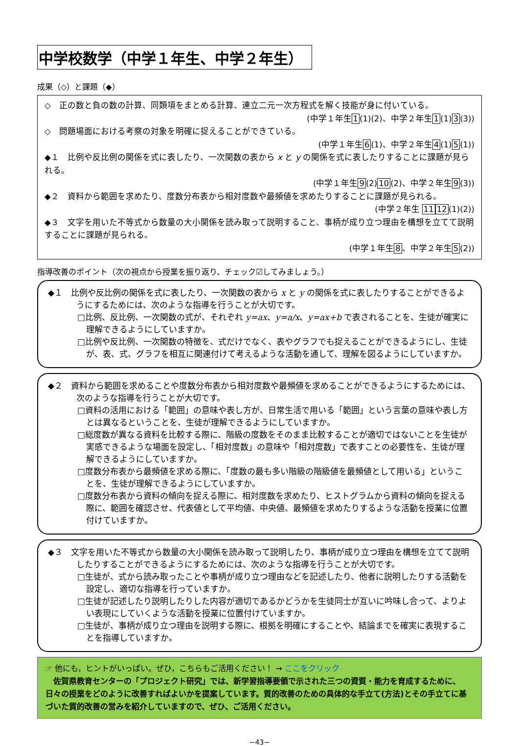中学校数学（中学１年生、中学２年生）
成果（◇）と課題（◆）
◇　正の数と負の数の計算、同類項をまとめる計算、連立二元一次方程式を解く技能が身に付いている。
(中学１年生1(1)(2)、中学２年生1(1)3(3))
◇　問題場面における考察の対象を明確に捉えることができている。
(中学１年生6(1)、中学２年生4(1)5(1))
◆１　比例や反比例の関係を式に表したり、一次関数の表から x と y の関係を式に表したりすることに課題が見られる。
(中学１年生9(2)10(2)、中学２年生9(3))
◆２　資料から範囲を求めたり、度数分布表から相対度数や最頻値を求めたりすることに課題が見られる。
(中学２年生 1112(1)(2))
◆３　文字を用いた不等式から数量の大小関係を読み取って説明すること、事柄が成り立つ理由を構想を立てて説明することに課題が見られる。
(中学１年生8、中学２年生5(2))
指導改善のポイント（次の視点から授業を振り返り、チェック☑してみましょう。）
◆１　比例や反比例の関係を式に表したり、一次関数の表から x と y の関係を式に表したりすることができるようにするためには、次のような指導を行うことが大切です。
□比例、反比例、一次関数の式が、それぞれ y=ax、y=a/x、y=ax+b で表されることを、生徒が確実に理解できるようにしていますか。
□比例や反比例、一次関数の特徴を、式だけでなく、表やグラフでも捉えることができるようにし、生徒が、表、式、グラフを相互に関連付けて考えるような活動を通して、理解を図るようにしていますか。
◆２　資料から範囲を求めることや度数分布表から相対度数や最頻値を求めることができるようにするためには、次のような指導を行うことが大切です。
□資料の活用における「範囲」の意味や表し方が、日常生活で用いる「範囲」という言葉の意味や表し方とは異なるということを、生徒が理解できるようにしていますか。
□総度数が異なる資料を比較する際に、階級の度数をそのまま比較することが適切ではないことを生徒が実感できるような場面を設定し、「相対度数」の意味や「相対度数」で表すことの必要性を、生徒が理解できるようにしていますか。
□度数分布表から最頻値を求める際に、「度数の最も多い階級の階級値を最頻値として用いる」ということを、生徒が理解できるようにしていますか。
□度数分布表から資料の傾向を捉える際に、相対度数を求めたり、ヒストグラムから資料の傾向を捉える際に、範囲を確認させ、代表値として平均値、中央値、最頻値を求めたりするような活動を授業に位置付けていますか。
◆３　文字を用いた不等式から数量の大小関係を読み取って説明したり、事柄が成り立つ理由を構想を立てて説明したりすることができるようにするためには、次のような指導を行うことが大切です。
□生徒が、式から読み取ったことや事柄が成り立つ理由などを記述したり、他者に説明したりする活動を設定し、適切な指導を行っていますか。
□生徒が記述したり説明したりした内容が適切であるかどうかを生徒同士が互いに吟味し合って、よりよい表現にしていくような活動を授業に位置付けていますか。
□生徒が、事柄が成り立つ理由を説明する際に、根拠を明確にすることや、結論までを確実に表現することを指導していますか。
☞ 他にも，ヒントがいっぱい。ぜひ，こちらもご活用ください！ → ここをクリック
　佐賀県教育センターの「プロジェクト研究」では、新学習指導要領で示された三つの資質・能力を育成するために、日々の授業をどのように改善すればよいかを提案しています。質的改善のための具体的な手立て(方法)とその手立てに基づいた質的改善の営みを紹介していますので、ぜひ、ご活用ください。
−43−